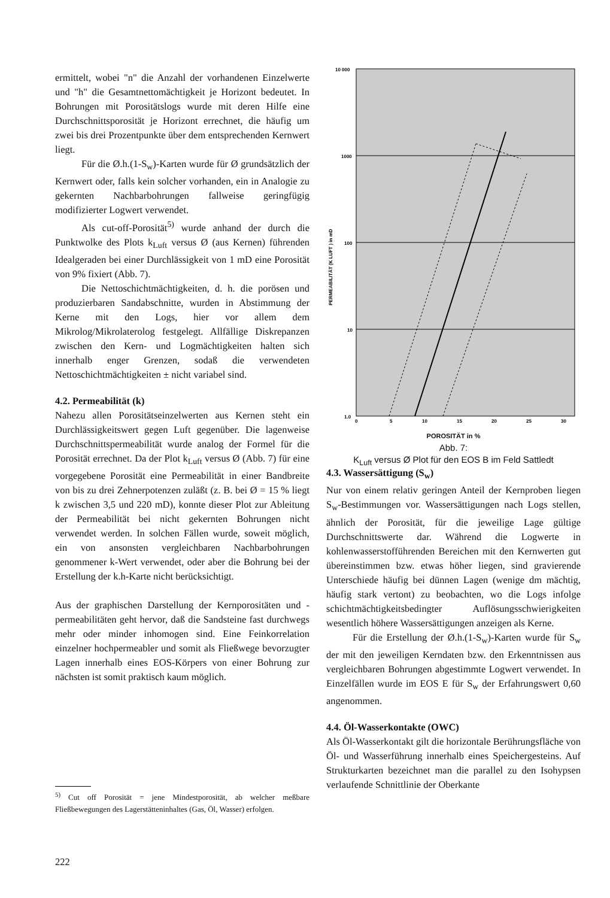ermittelt, wobei "n" die Anzahl der vorhandenen Einzelwerte und "h" die Gesamtnettomächtigkeit je Horizont bedeutet. In Bohrungen mit Porositätslogs wurde mit deren Hilfe eine Durchschnittsporosität je Horizont errechnet, die häufig um zwei bis drei Prozentpunkte über dem entsprechenden Kernwert liegt.
Für die Ø.h.(1-S<sub>w</sub>)-Karten wurde für Ø grundsätzlich der Kernwert oder, falls kein solcher vorhanden, ein in Analogie zu gekernten Nachbarbohrungen fallweise geringfügig modifizierter Logwert verwendet.
Als cut-off-Porosität<sup>5)</sup> wurde anhand der durch die Punktwolke des Plots k<sub>Luft</sub> versus Ø (aus Kernen) führenden Idealgeraden bei einer Durchlässigkeit von 1 mD eine Porosität von 9% fixiert (Abb. 7).
Die Nettoschichtmächtigkeiten, d. h. die porösen und produzierbaren Sandabschnitte, wurden in Abstimmung der Kerne mit den Logs, hier vor allem dem Mikrolog/Mikrolaterolog festgelegt. Allfällige Diskrepanzen zwischen den Kern- und Logmächtigkeiten halten sich innerhalb enger Grenzen, sodaß die verwendeten Nettoschichtmächtigkeiten ± nicht variabel sind.
4.2. Permeabilität (k)
Nahezu allen Porositätseinzelwerten aus Kernen steht ein Durchlässigkeitswert gegen Luft gegenüber. Die lagenweise Durchschnittspermeabilität wurde analog der Formel für die Porosität errechnet. Da der Plot k<sub>Luft</sub> versus Ø (Abb. 7) für eine vorgegebene Porosität eine Permeabilität in einer Bandbreite von bis zu drei Zehnerpotenzen zuläßt (z. B. bei Ø = 15 % liegt k zwischen 3,5 und 220 mD), konnte dieser Plot zur Ableitung der Permeabilität bei nicht gekernten Bohrungen nicht verwendet werden. In solchen Fällen wurde, soweit möglich, ein von ansonsten vergleichbaren Nachbarbohrungen genommener k-Wert verwendet, oder aber die Bohrung bei der Erstellung der k.h-Karte nicht berücksichtigt.
Aus der graphischen Darstellung der Kernporositäten und -permeabilitäten geht hervor, daß die Sandsteine fast durchwegs mehr oder minder inhomogen sind. Eine Feinkorrelation einzelner hochpermeabler und somit als Fließwege bevorzugter Lagen innerhalb eines EOS-Körpers von einer Bohrung zur nächsten ist somit praktisch kaum möglich.
<sup>5)</sup> Cut off Porosität = jene Mindestporosität, ab welcher meßbare Fließbewegungen des Lagerstätteninhaltes (Gas, Öl, Wasser) erfolgen.
10 000
1000
100
10
1.0
0
5
10
15
20
25
30
PERMEABILITÄT (K LUFT ) in mD
POROSITÄT in %
Abb. 7:
K<sub>Luft</sub> versus Ø Plot für den EOS B im Feld Sattledt
4.3. Wassersättigung (S<sub>w</sub>)
Nur von einem relativ geringen Anteil der Kernproben liegen S<sub>w</sub>-Bestimmungen vor. Wassersättigungen nach Logs stellen, ähnlich der Porosität, für die jeweilige Lage gültige Durchschnittswerte dar. Während die Logwerte in kohlenwasserstofführenden Bereichen mit den Kernwerten gut übereinstimmen bzw. etwas höher liegen, sind gravierende Unterschiede häufig bei dünnen Lagen (wenige dm mächtig, häufig stark vertont) zu beobachten, wo die Logs infolge schichtmächtigkeitsbedingter Auflösungsschwierigkeiten wesentlich höhere Wassersättigungen anzeigen als Kerne.
Für die Erstellung der Ø.h.(1-S<sub>w</sub>)-Karten wurde für S<sub>w</sub> der mit den jeweiligen Kerndaten bzw. den Erkenntnissen aus vergleichbaren Bohrungen abgestimmte Logwert verwendet. In Einzelfällen wurde im EOS E für S<sub>w</sub> der Erfahrungswert 0,60 angenommen.
4.4. Öl-Wasserkontakte (OWC)
Als Öl-Wasserkontakt gilt die horizontale Berührungsfläche von Öl- und Wasserführung innerhalb eines Speichergesteins. Auf Strukturkarten bezeichnet man die parallel zu den Isohypsen verlaufende Schnittlinie der Oberkante
222